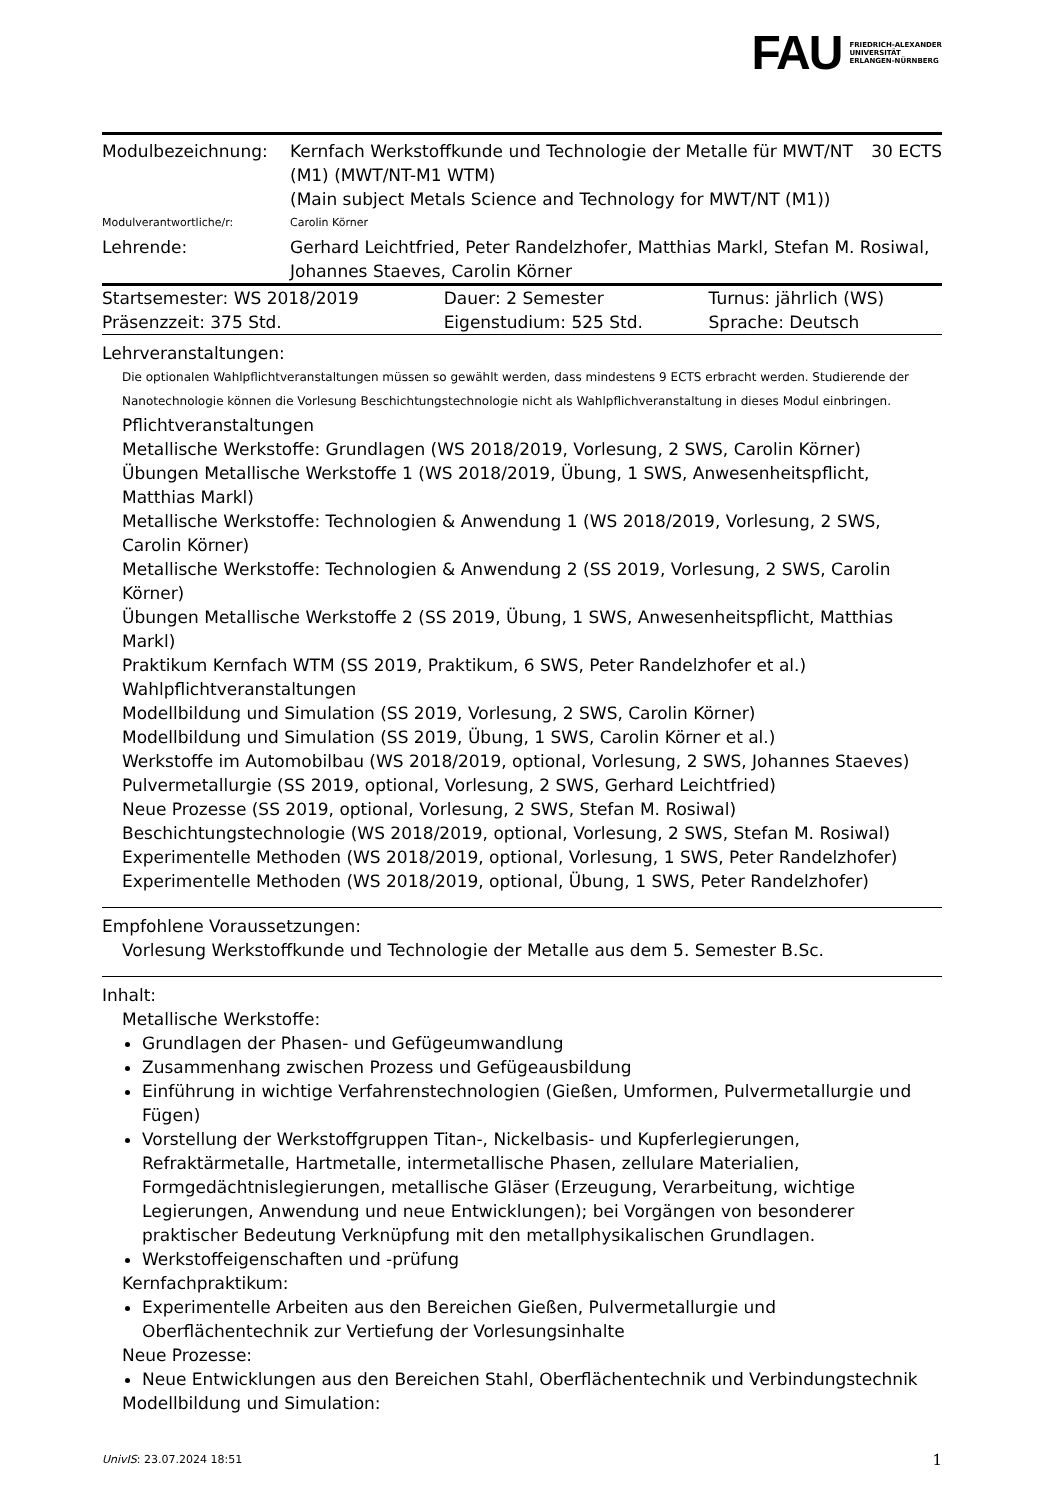FAU FRIEDRICH-ALEXANDER
UNIVERSITÄT
ERLANGEN-NÜRNBERG
| Modulbezeichnung: | Kernfach Werkstoffkunde und Technologie der Metalle für MWT/NT (M1) (MWT/NT-M1 WTM) (Main subject Metals Science and Technology for MWT/NT (M1)) | 30 ECTS |
| Modulverantwortliche/r: | Carolin Körner | |
| Lehrende: | Gerhard Leichtfried, Peter Randelzhofer, Matthias Markl, Stefan M. Rosiwal, Johannes Staeves, Carolin Körner | |
| Startsemester: WS 2018/2019 | Dauer: 2 Semester | Turnus: jährlich (WS) |
| Präsenzzeit: 375 Std. | Eigenstudium: 525 Std. | Sprache: Deutsch |
Lehrveranstaltungen:
Die optionalen Wahlpflichtveranstaltungen müssen so gewählt werden, dass mindestens 9 ECTS erbracht werden. Studierende der Nanotechnologie können die Vorlesung Beschichtungstechnologie nicht als Wahlpflichveranstaltung in dieses Modul einbringen.
Pflichtveranstaltungen
Metallische Werkstoffe: Grundlagen (WS 2018/2019, Vorlesung, 2 SWS, Carolin Körner)
Übungen Metallische Werkstoffe 1 (WS 2018/2019, Übung, 1 SWS, Anwesenheitspflicht, Matthias Markl)
Metallische Werkstoffe: Technologien & Anwendung 1 (WS 2018/2019, Vorlesung, 2 SWS, Carolin Körner)
Metallische Werkstoffe: Technologien & Anwendung 2 (SS 2019, Vorlesung, 2 SWS, Carolin Körner)
Übungen Metallische Werkstoffe 2 (SS 2019, Übung, 1 SWS, Anwesenheitspflicht, Matthias Markl)
Praktikum Kernfach WTM (SS 2019, Praktikum, 6 SWS, Peter Randelzhofer et al.)
Wahlpflichtveranstaltungen
Modellbildung und Simulation (SS 2019, Vorlesung, 2 SWS, Carolin Körner)
Modellbildung und Simulation (SS 2019, Übung, 1 SWS, Carolin Körner et al.)
Werkstoffe im Automobilbau (WS 2018/2019, optional, Vorlesung, 2 SWS, Johannes Staeves)
Pulvermetallurgie (SS 2019, optional, Vorlesung, 2 SWS, Gerhard Leichtfried)
Neue Prozesse (SS 2019, optional, Vorlesung, 2 SWS, Stefan M. Rosiwal)
Beschichtungstechnologie (WS 2018/2019, optional, Vorlesung, 2 SWS, Stefan M. Rosiwal)
Experimentelle Methoden (WS 2018/2019, optional, Vorlesung, 1 SWS, Peter Randelzhofer)
Experimentelle Methoden (WS 2018/2019, optional, Übung, 1 SWS, Peter Randelzhofer)
Empfohlene Voraussetzungen:
Vorlesung Werkstoffkunde und Technologie der Metalle aus dem 5. Semester B.Sc.
Inhalt:
Metallische Werkstoffe:
Grundlagen der Phasen- und Gefügeumwandlung
Zusammenhang zwischen Prozess und Gefügeausbildung
Einführung in wichtige Verfahrenstechnologien (Gießen, Umformen, Pulvermetallurgie und Fügen)
Vorstellung der Werkstoffgruppen Titan-, Nickelbasis- und Kupferlegierungen, Refraktärmetalle, Hartmetalle, intermetallische Phasen, zellulare Materialien, Formgedächtnislegierungen, metallische Gläser (Erzeugung, Verarbeitung, wichtige Legierungen, Anwendung und neue Entwicklungen); bei Vorgängen von besonderer praktischer Bedeutung Verknüpfung mit den metallphysikalischen Grundlagen.
Werkstoffeigenschaften und -prüfung
Kernfachpraktikum:
Experimentelle Arbeiten aus den Bereichen Gießen, Pulvermetallurgie und Oberflächentechnik zur Vertiefung der Vorlesungsinhalte
Neue Prozesse:
Neue Entwicklungen aus den Bereichen Stahl, Oberflächentechnik und Verbindungstechnik
Modellbildung und Simulation:
UnivIS: 23.07.2024 18:51 1